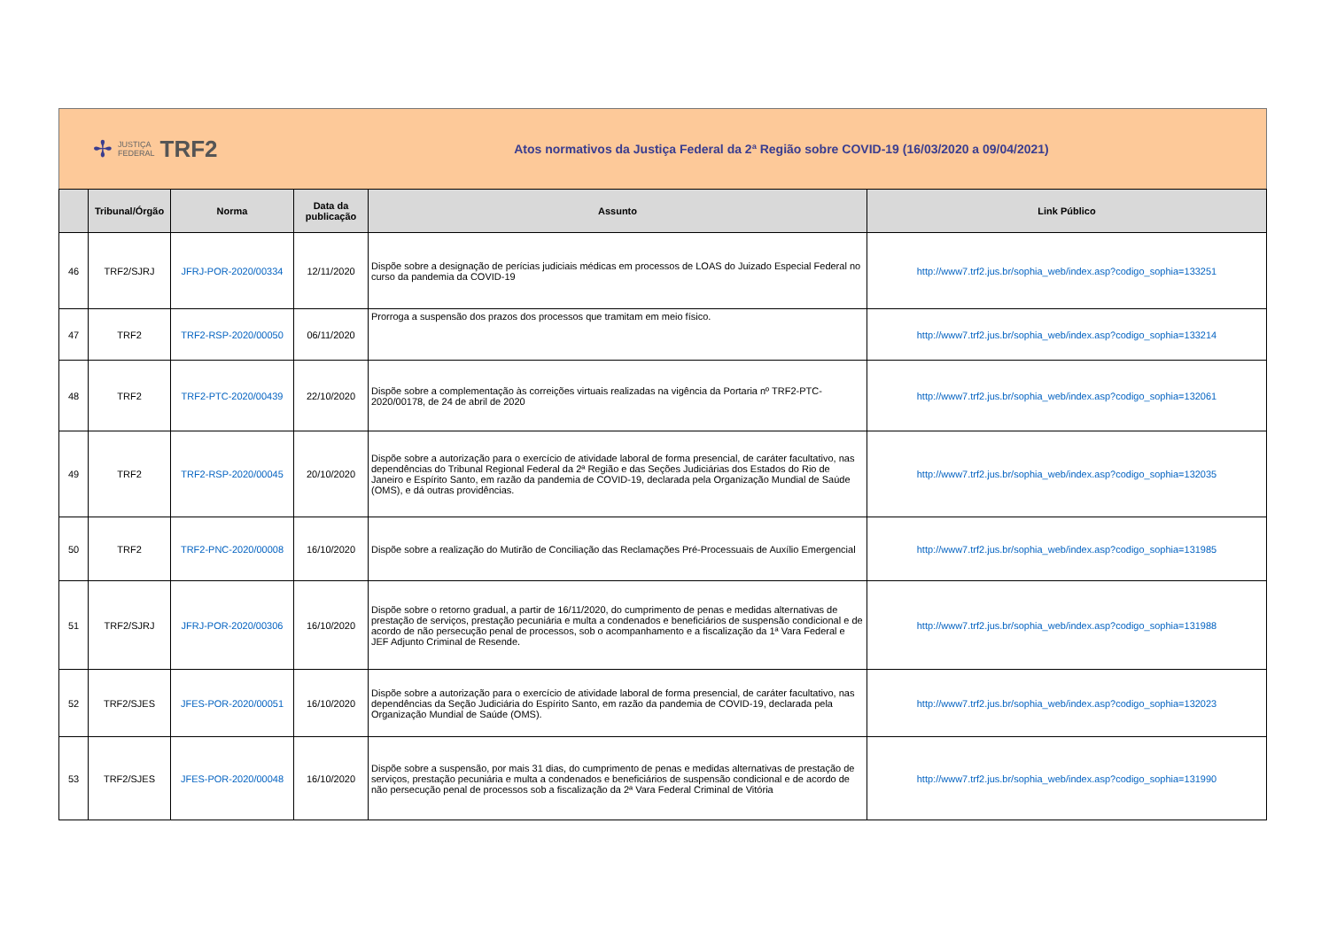✢ JUSTIÇA
FEDERAL TRF2
Atos normativos da Justiça Federal da 2ª Região sobre COVID-19 (16/03/2020 a 09/04/2021)
| | Tribunal/Órgão | Norma | Data da publicação | Assunto | Link Público |
| --- | --- | --- | --- | --- | --- |
| 46 | TRF2/SJRJ | JFRJ-POR-2020/00334 | 12/11/2020 | Dispõe sobre a designação de perícias judiciais médicas em processos de LOAS do Juizado Especial Federal no curso da pandemia da COVID-19 | http://www7.trf2.jus.br/sophia_web/index.asp?codigo_sophia=133251 |
| 47 | TRF2 | TRF2-RSP-2020/00050 | 06/11/2020 | Prorroga a suspensão dos prazos dos processos que tramitam em meio físico. | http://www7.trf2.jus.br/sophia_web/index.asp?codigo_sophia=133214 |
| 48 | TRF2 | TRF2-PTC-2020/00439 | 22/10/2020 | Dispõe sobre a complementação às correições virtuais realizadas na vigência da Portaria nº TRF2-PTC-2020/00178, de 24 de abril de 2020 | http://www7.trf2.jus.br/sophia_web/index.asp?codigo_sophia=132061 |
| 49 | TRF2 | TRF2-RSP-2020/00045 | 20/10/2020 | Dispõe sobre a autorização para o exercício de atividade laboral de forma presencial, de caráter facultativo, nas dependências do Tribunal Regional Federal da 2ª Região e das Seções Judiciárias dos Estados do Rio de Janeiro e Espírito Santo, em razão da pandemia de COVID-19, declarada pela Organização Mundial de Saúde (OMS), e dá outras providências. | http://www7.trf2.jus.br/sophia_web/index.asp?codigo_sophia=132035 |
| 50 | TRF2 | TRF2-PNC-2020/00008 | 16/10/2020 | Dispõe sobre a realização do Mutirão de Conciliação das Reclamações Pré-Processuais de Auxílio Emergencial | http://www7.trf2.jus.br/sophia_web/index.asp?codigo_sophia=131985 |
| 51 | TRF2/SJRJ | JFRJ-POR-2020/00306 | 16/10/2020 | Dispõe sobre o retorno gradual, a partir de 16/11/2020, do cumprimento de penas e medidas alternativas de prestação de serviços, prestação pecuniária e multa a condenados e beneficiários de suspensão condicional e de acordo de não persecução penal de processos, sob o acompanhamento e a fiscalização da 1ª Vara Federal e JEF Adjunto Criminal de Resende. | http://www7.trf2.jus.br/sophia_web/index.asp?codigo_sophia=131988 |
| 52 | TRF2/SJES | JFES-POR-2020/00051 | 16/10/2020 | Dispõe sobre a autorização para o exercício de atividade laboral de forma presencial, de caráter facultativo, nas dependências da Seção Judiciária do Espírito Santo, em razão da pandemia de COVID-19, declarada pela Organização Mundial de Saúde (OMS). | http://www7.trf2.jus.br/sophia_web/index.asp?codigo_sophia=132023 |
| 53 | TRF2/SJES | JFES-POR-2020/00048 | 16/10/2020 | Dispõe sobre a suspensão, por mais 31 dias, do cumprimento de penas e medidas alternativas de prestação de serviços, prestação pecuniária e multa a condenados e beneficiários de suspensão condicional e de acordo de não persecução penal de processos sob a fiscalização da 2ª Vara Federal Criminal de Vitória | http://www7.trf2.jus.br/sophia_web/index.asp?codigo_sophia=131990 |